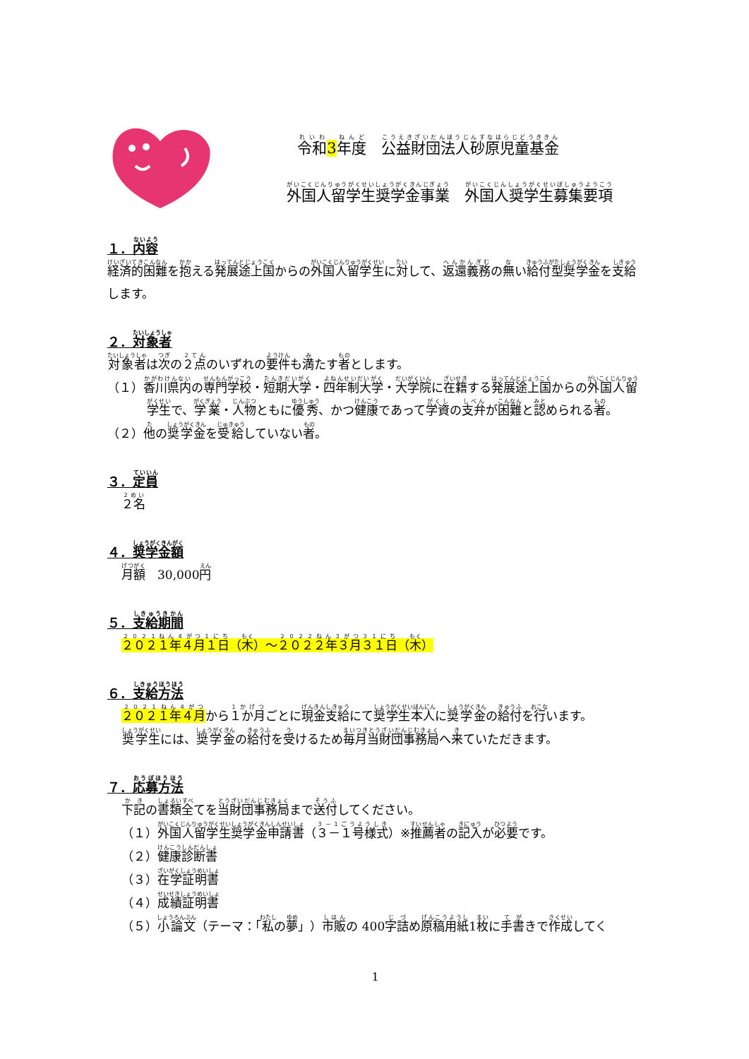令和3 年度　公益財団法人砂原児童基金
外国人留学生奨学金事業　外国人奨学生募集要項
１．内容
経済的困難を抱える発展途上国からの外国人留学生に対して、返還義務の無い給付型奨学金を支給します。
２．対象者
対象者は次の２点のいずれの要件も満たす者とします。
（１）香川県内の専門学校・短期大学・四年制大学・大学院に在籍する発展途上国からの外国人留学生で、学業・人物ともに優秀、かつ健康であって学資の支弁が困難と認められる者。
（２）他の奨学金を受給していない者。
３．定員
２名
４．奨学金額
月額　30,000円
５．支給期間
２０２１年４月１日（木）～２０２２年３月３１日（木）
６．支給方法
２０２１年４月から１か月ごとに現金支給にて奨学生本人に奨学金の給付を行います。
奨学生には、奨学金の給付を受けるため毎月当財団事務局へ来ていただきます。
７．応募方法
下記の書類全てを当財団事務局まで送付してください。
（１）外国人留学生奨学金申請書（３－１号様式）※推薦者の記入が必要です。
（２）健康診断書
（３）在学証明書
（４）成績証明書
（５）小論文（テーマ：「私の夢」）市販の 400字詰め原稿用紙1枚に手書きで作成してく
1